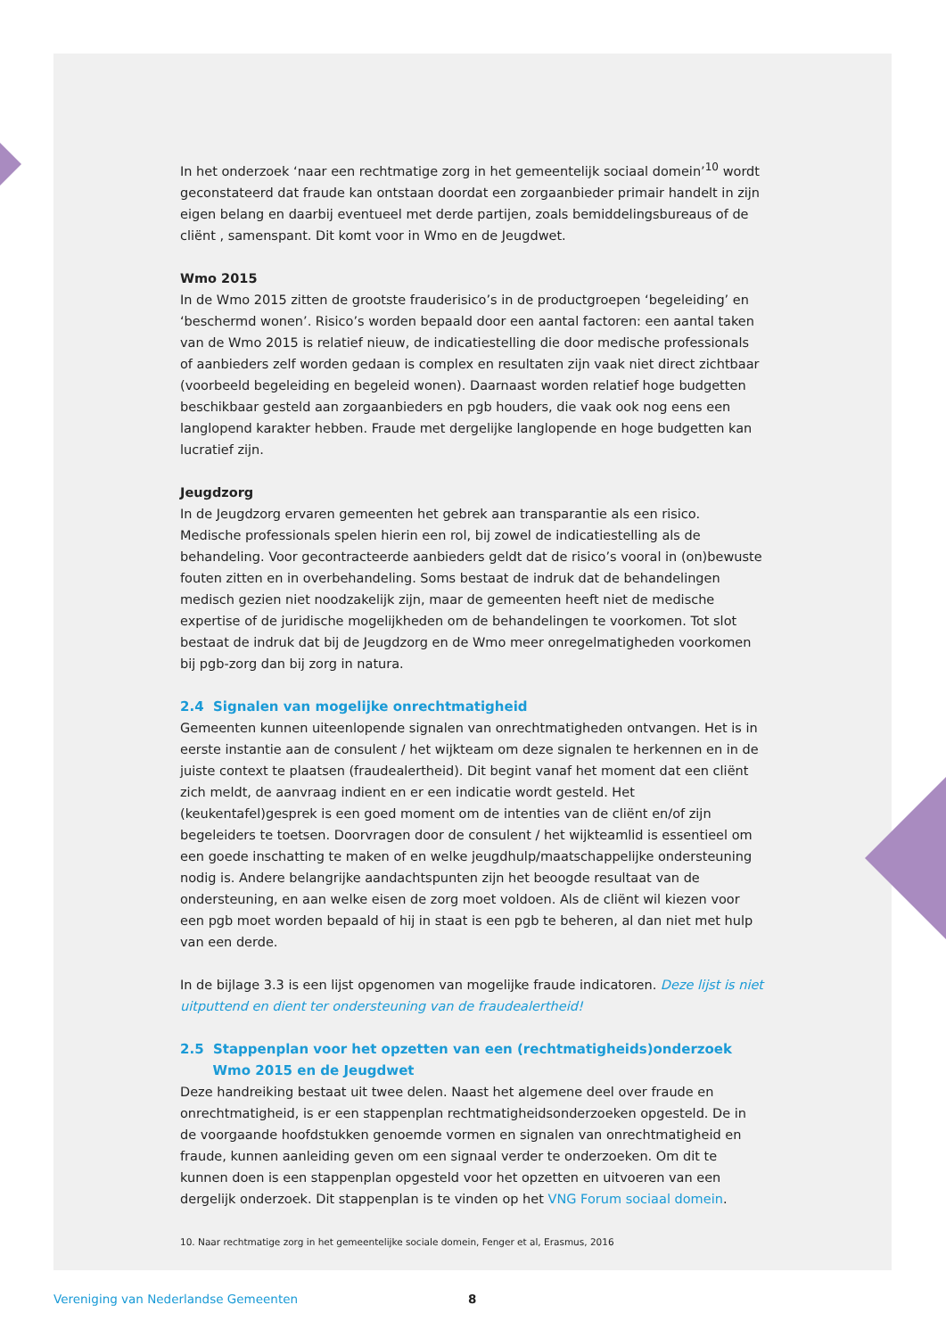In het onderzoek ‘naar een rechtmatige zorg in het gemeentelijk sociaal domein’<sup>10</sup> wordt geconstateerd dat fraude kan ontstaan doordat een zorgaanbieder primair handelt in zijn eigen belang en daarbij eventueel met derde partijen, zoals bemiddelingsbureaus of de cliënt , samenspant. Dit komt voor in Wmo en de Jeugdwet.
Wmo 2015
In de Wmo 2015 zitten de grootste frauderisico’s in de productgroepen ‘begeleiding’ en ‘beschermd wonen’. Risico’s worden bepaald door een aantal factoren: een aantal taken van de Wmo 2015 is relatief nieuw, de indicatiestelling die door medische professionals of aanbieders zelf worden gedaan is complex en resultaten zijn vaak niet direct zichtbaar (voorbeeld begeleiding en begeleid wonen). Daarnaast worden relatief hoge budgetten beschikbaar gesteld aan zorgaanbieders en pgb houders, die vaak ook nog eens een langlopend karakter hebben. Fraude met dergelijke langlopende en hoge budgetten kan lucratief zijn.
Jeugdzorg
In de Jeugdzorg ervaren gemeenten het gebrek aan transparantie als een risico. Medische professionals spelen hierin een rol, bij zowel de indicatiestelling als de behandeling. Voor gecontracteerde aanbieders geldt dat de risico’s vooral in (on)bewuste fouten zitten en in overbehandeling. Soms bestaat de indruk dat de behandelingen medisch gezien niet noodzakelijk zijn, maar de gemeenten heeft niet de medische expertise of de juridische mogelijkheden om de behandelingen te voorkomen. Tot slot bestaat de indruk dat bij de Jeugdzorg en de Wmo meer onregelmatigheden voorkomen bij pgb-zorg dan bij zorg in natura.
2.4 Signalen van mogelijke onrechtmatigheid
Gemeenten kunnen uiteenlopende signalen van onrechtmatigheden ontvangen. Het is in eerste instantie aan de consulent / het wijkteam om deze signalen te herkennen en in de juiste context te plaatsen (fraudealertheid). Dit begint vanaf het moment dat een cliënt zich meldt, de aanvraag indient en er een indicatie wordt gesteld. Het (keukentafel)gesprek is een goed moment om de intenties van de cliënt en/of zijn begeleiders te toetsen. Doorvragen door de consulent / het wijkteamlid is essentieel om een goede inschatting te maken of en welke jeugdhulp/maatschappelijke ondersteuning nodig is. Andere belangrijke aandachtspunten zijn het beoogde resultaat van de ondersteuning, en aan welke eisen de zorg moet voldoen. Als de cliënt wil kiezen voor een pgb moet worden bepaald of hij in staat is een pgb te beheren, al dan niet met hulp van een derde.
In de bijlage 3.3 is een lijst opgenomen van mogelijke fraude indicatoren. Deze lijst is niet uitputtend en dient ter ondersteuning van de fraudealertheid!
2.5 Stappenplan voor het opzetten van een (rechtmatigheids)onderzoek
Wmo 2015 en de Jeugdwet
Deze handreiking bestaat uit twee delen. Naast het algemene deel over fraude en onrechtmatigheid, is er een stappenplan rechtmatigheidsonderzoeken opgesteld. De in de voorgaande hoofdstukken genoemde vormen en signalen van onrechtmatigheid en fraude, kunnen aanleiding geven om een signaal verder te onderzoeken. Om dit te kunnen doen is een stappenplan opgesteld voor het opzetten en uitvoeren van een dergelijk onderzoek. Dit stappenplan is te vinden op het VNG Forum sociaal domein.
10. Naar rechtmatige zorg in het gemeentelijke sociale domein, Fenger et al, Erasmus, 2016
Vereniging van Nederlandse Gemeenten 8